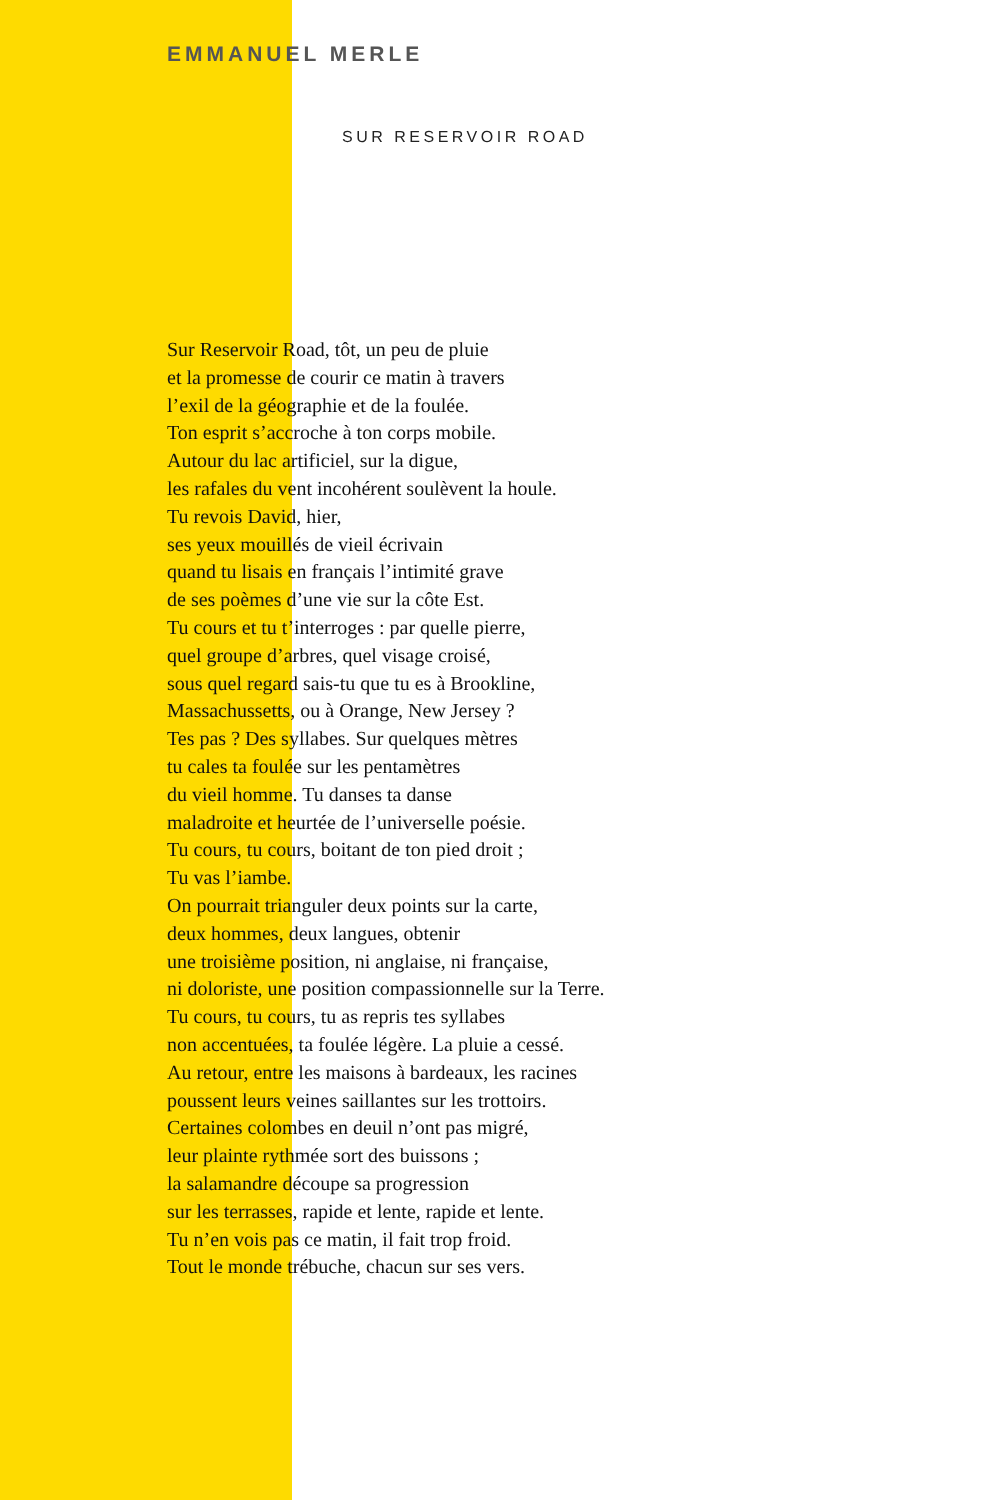EMMANUEL MERLE
SUR RESERVOIR ROAD
Sur Reservoir Road, tôt, un peu de pluie
et la promesse de courir ce matin à travers
l’exil de la géographie et de la foulée.
Ton esprit s’accroche à ton corps mobile.
Autour du lac artificiel, sur la digue,
les rafales du vent incohérent soulèvent la houle.
Tu revois David, hier,
ses yeux mouillés de vieil écrivain
quand tu lisais en français l’intimité grave
de ses poèmes d’une vie sur la côte Est.
Tu cours et tu t’interroges : par quelle pierre,
quel groupe d’arbres, quel visage croisé,
sous quel regard sais-tu que tu es à Brookline,
Massachussetts, ou à Orange, New Jersey ?
Tes pas ? Des syllabes. Sur quelques mètres
tu cales ta foulée sur les pentamètres
du vieil homme. Tu danses ta danse
maladroite et heurtée de l’universelle poésie.
Tu cours, tu cours, boitant de ton pied droit ;
Tu vas l’iambe.
On pourrait trianguler deux points sur la carte,
deux hommes, deux langues, obtenir
une troisième position, ni anglaise, ni française,
ni doloriste, une position compassionnelle sur la Terre.
Tu cours, tu cours, tu as repris tes syllabes
non accentuées, ta foulée légère. La pluie a cessé.
Au retour, entre les maisons à bardeaux, les racines
poussent leurs veines saillantes sur les trottoirs.
Certaines colombes en deuil n’ont pas migré,
leur plainte rythmée sort des buissons ;
la salamandre découpe sa progression
sur les terrasses, rapide et lente, rapide et lente.
Tu n’en vois pas ce matin, il fait trop froid.
Tout le monde trébuche, chacun sur ses vers.